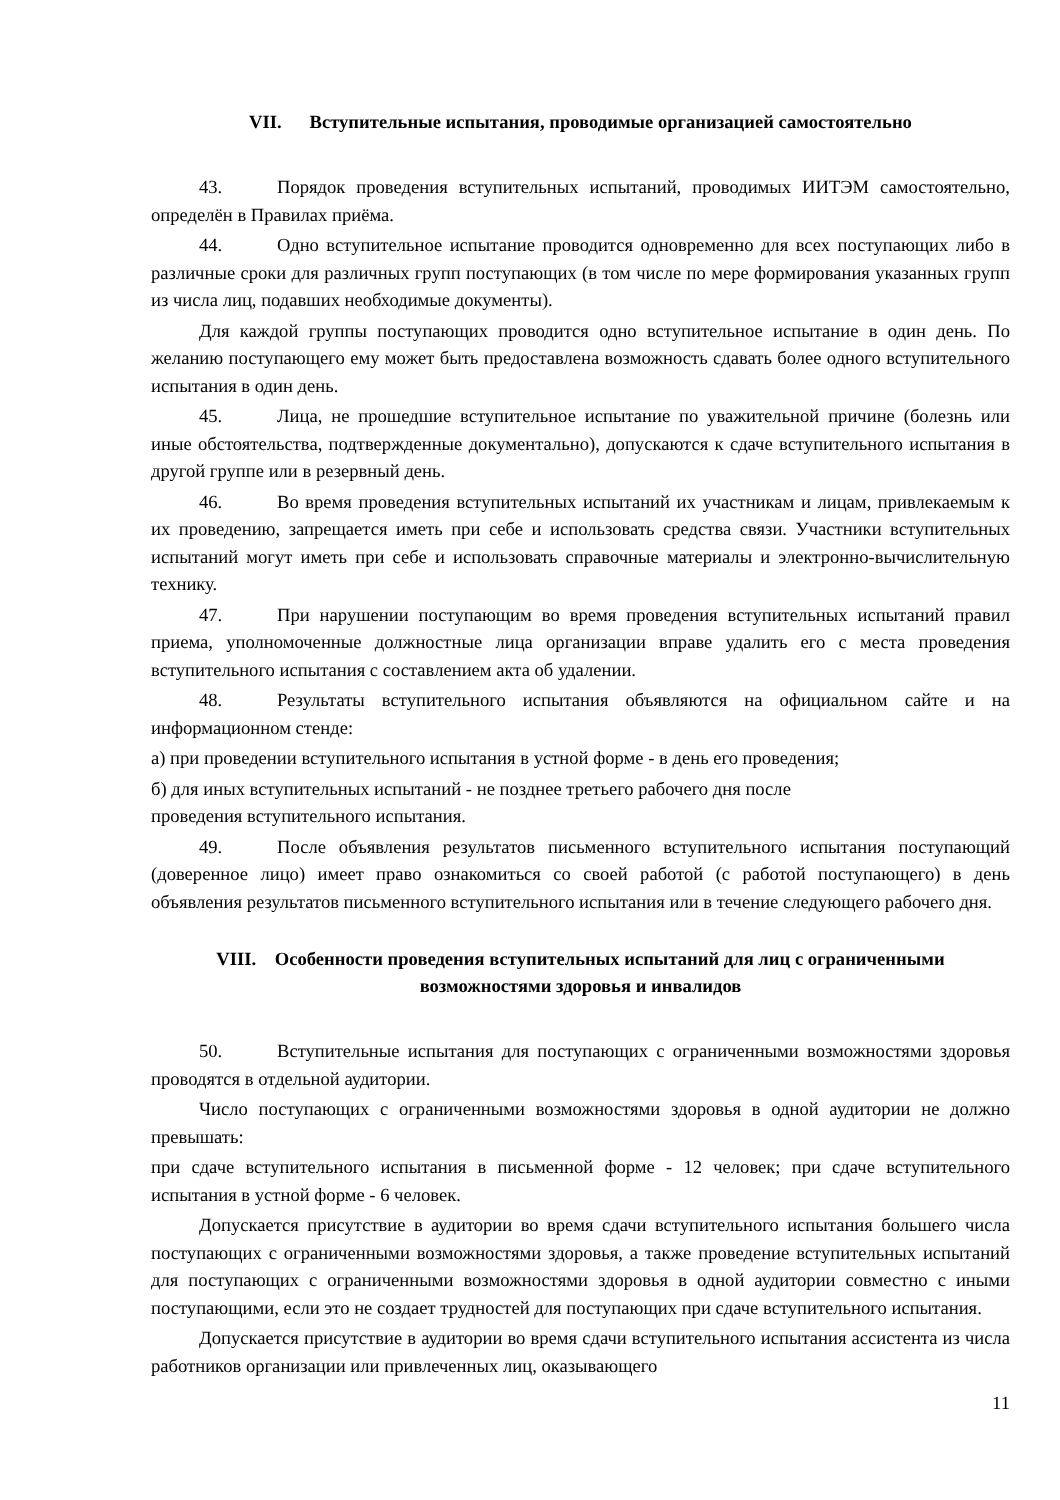VII. Вступительные испытания, проводимые организацией самостоятельно
43. Порядок проведения вступительных испытаний, проводимых ИИТЭМ самостоятельно, определён в Правилах приёма.
44. Одно вступительное испытание проводится одновременно для всех поступающих либо в различные сроки для различных групп поступающих (в том числе по мере формирования указанных групп из числа лиц, подавших необходимые документы).
Для каждой группы поступающих проводится одно вступительное испытание в один день. По желанию поступающего ему может быть предоставлена возможность сдавать более одного вступительного испытания в один день.
45. Лица, не прошедшие вступительное испытание по уважительной причине (болезнь или иные обстоятельства, подтвержденные документально), допускаются к сдаче вступительного испытания в другой группе или в резервный день.
46. Во время проведения вступительных испытаний их участникам и лицам, привлекаемым к их проведению, запрещается иметь при себе и использовать средства связи. Участники вступительных испытаний могут иметь при себе и использовать справочные материалы и электронно-вычислительную технику.
47. При нарушении поступающим во время проведения вступительных испытаний правил приема, уполномоченные должностные лица организации вправе удалить его с места проведения вступительного испытания с составлением акта об удалении.
48. Результаты вступительного испытания объявляются на официальном сайте и на информационном стенде:
а) при проведении вступительного испытания в устной форме - в день его проведения;
б) для иных вступительных испытаний - не позднее третьего рабочего дня после
проведения вступительного испытания.
49. После объявления результатов письменного вступительного испытания поступающий (доверенное лицо) имеет право ознакомиться со своей работой (с работой поступающего) в день объявления результатов письменного вступительного испытания или в течение следующего рабочего дня.
VIII. Особенности проведения вступительных испытаний для лиц с ограниченными возможностями здоровья и инвалидов
50. Вступительные испытания для поступающих с ограниченными возможностями здоровья проводятся в отдельной аудитории.
Число поступающих с ограниченными возможностями здоровья в одной аудитории не должно превышать:
при сдаче вступительного испытания в письменной форме - 12 человек; при сдаче вступительного испытания в устной форме - 6 человек.
Допускается присутствие в аудитории во время сдачи вступительного испытания большего числа поступающих с ограниченными возможностями здоровья, а также проведение вступительных испытаний для поступающих с ограниченными возможностями здоровья в одной аудитории совместно с иными поступающими, если это не создает трудностей для поступающих при сдаче вступительного испытания.
Допускается присутствие в аудитории во время сдачи вступительного испытания ассистента из числа работников организации или привлеченных лиц, оказывающего
11